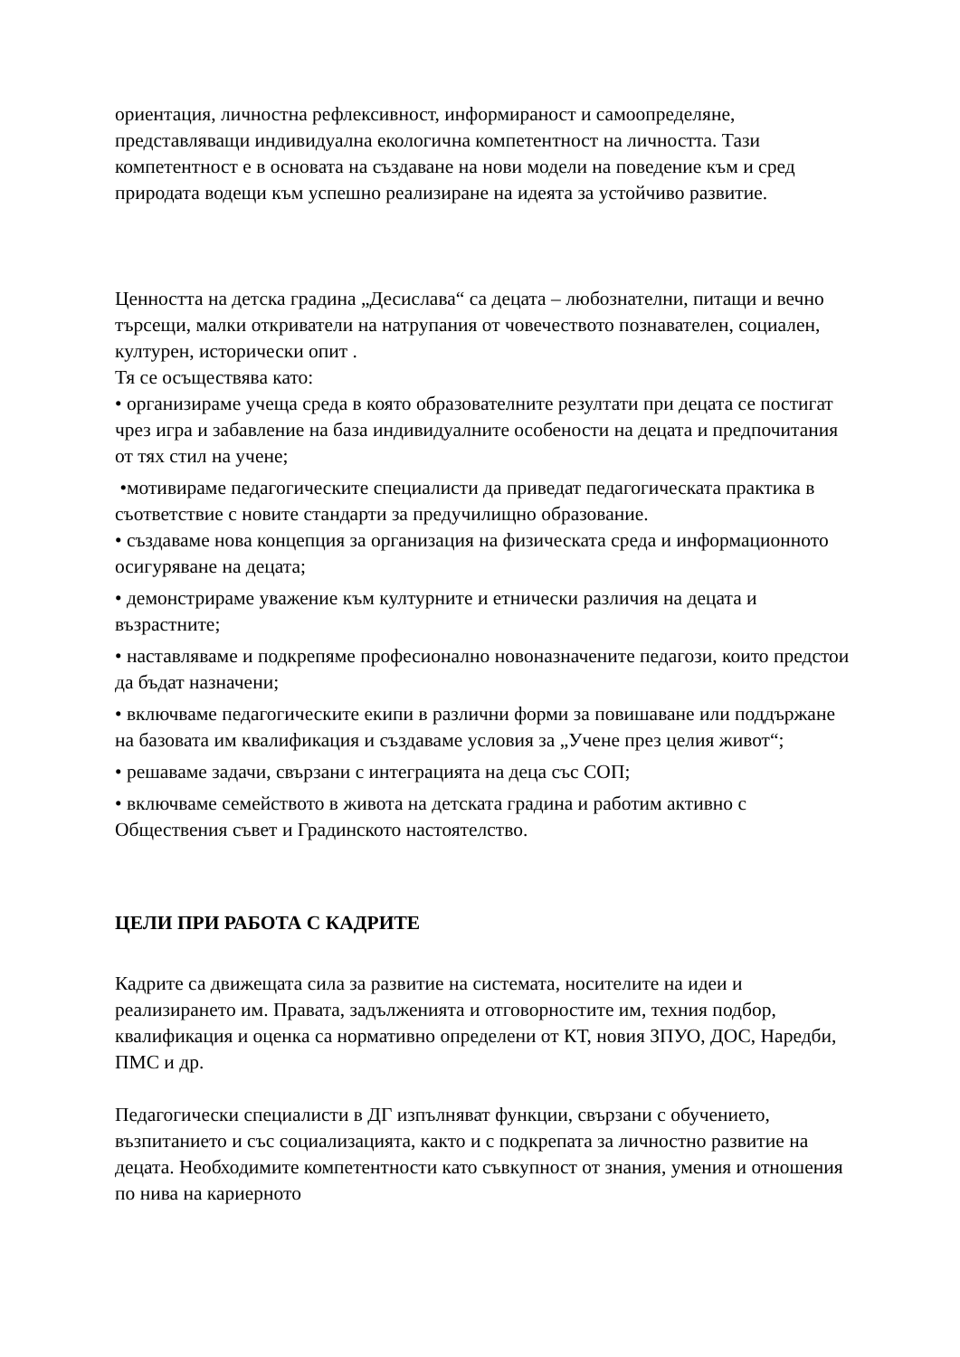ориентация, личностна рефлексивност, информираност и самоопределяне, представляващи индивидуална екологична компетентност на личността. Тази компетентност е в основата на създаване на нови модели на поведение към и сред природата водещи към успешно реализиране на идеята за устойчиво развитие.
Ценността на детска градина „Десислава“ са децата – любознателни, питащи и вечно търсещи, малки откриватели на натрупания от човечеството познавателен, социален, културен, исторически опит .
Тя се осъществява като:
• организираме учеща среда в която образователните резултати при децата се постигат чрез игра и забавление на база индивидуалните особености на децата и предпочитания от тях стил на учене;
•мотивираме педагогическите специалисти да приведат педагогическата практика в съответствие с новите стандарти за предучилищно образование.
• създаваме нова концепция за организация на физическата среда и информационното осигуряване на децата;
• демонстрираме уважение към културните и етнически различия на децата и възрастните;
• наставляваме и подкрепяме професионално новоназначените педагози, които предстои да бъдат назначени;
• включваме педагогическите екипи в различни форми за повишаване или поддържане на базовата им квалификация и създаваме условия за „Учене през целия живот“;
• решаваме задачи, свързани с интеграцията на деца със СОП;
• включваме семейството в живота на детската градина и работим активно с Обществения съвет и Градинското настоятелство.
ЦЕЛИ ПРИ РАБОТА С КАДРИТЕ
Кадрите са движещата сила за развитие на системата, носителите на идеи и реализирането им. Правата, задълженията и отговорностите им, техния подбор, квалификация и оценка са нормативно определени от КТ, новия ЗПУО, ДОС, Наредби, ПМС и др.
Педагогически специалисти в ДГ изпълняват функции, свързани с обучението, възпитанието и със социализацията, както и с подкрепата за личностно развитие на децата. Необходимите компетентности като съвкупност от знания, умения и отношения по нива на кариерното